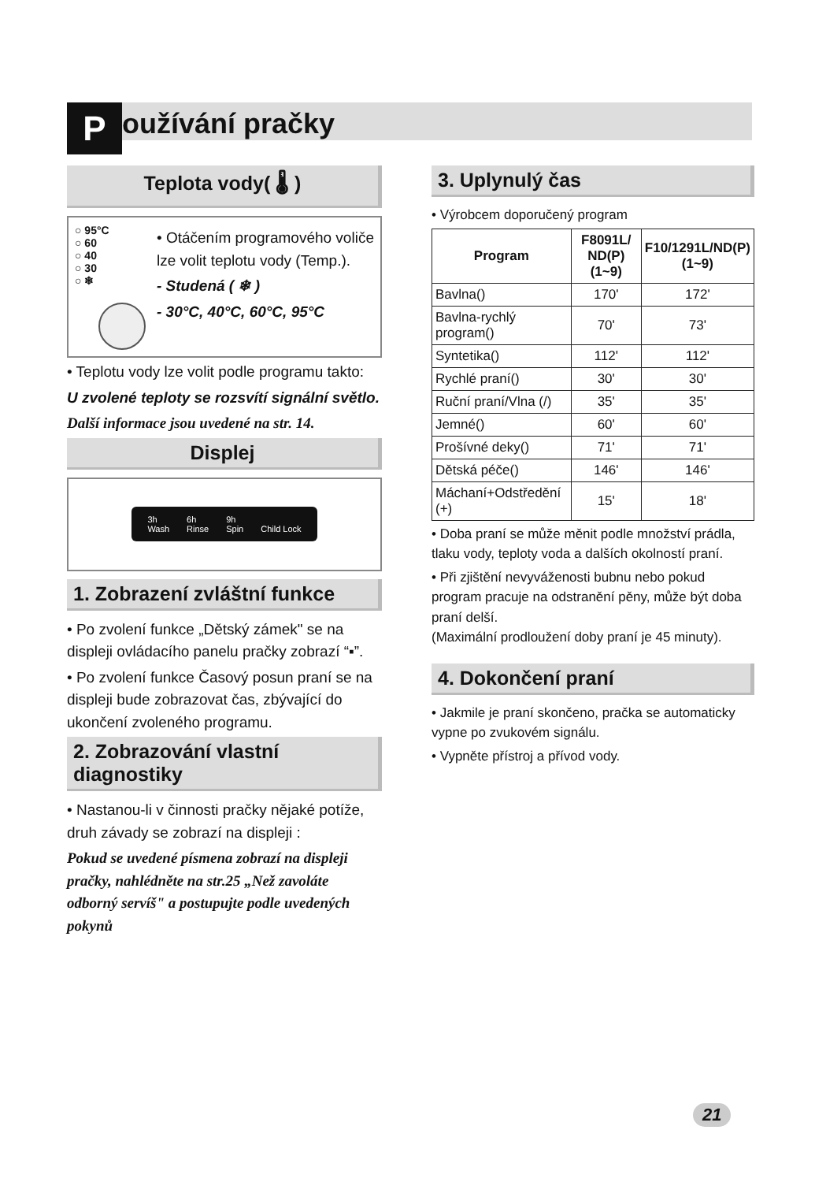Používání pračky
Teplota vody( 🌡 )
○ 95°C
○ 60
○ 40
○ 30
○ ❄
• Otáčením programového voliče lze volit teplotu vody (Temp.).
- Studená ( ❄ )
- 30°C, 40°C, 60°C, 95°C
• Teplotu vody lze volit podle programu takto:
U zvolené teploty se rozsvítí signální světlo.
Další informace jsou uvedené na str. 14.
Displej
3h
Wash 6h
Rinse 9h
Spin
Child Lock
1. Zobrazení zvláštní funkce
• Po zvolení funkce „Dětský zámek" se na displeji ovládacího panelu pračky zobrazí “▪”.
• Po zvolení funkce Časový posun praní se na displeji bude zobrazovat čas, zbývající do ukončení zvoleného programu.
2. Zobrazování vlastní diagnostiky
• Nastanou-li v činnosti pračky nějaké potíže, druh závady se zobrazí na displeji :
Pokud se uvedené písmena zobrazí na displeji pračky, nahlédněte na str.25 „Než zavoláte odborný servíš" a postupujte podle uvedených pokynů
3. Uplynulý čas
• Výrobcem doporučený program
| Program | F8091L/ ND(P) (1~9) | F10/1291L/ND(P) (1~9) |
| --- | --- | --- |
| Bavlna() | 170' | 172' |
| Bavlna-rychlý program() | 70' | 73' |
| Syntetika() | 112' | 112' |
| Rychlé praní() | 30' | 30' |
| Ruční praní/Vlna (/) | 35' | 35' |
| Jemné() | 60' | 60' |
| Prošívné deky() | 71' | 71' |
| Dětská péče() | 146' | 146' |
| Máchaní+Odstředění (+) | 15' | 18' |
• Doba praní se může měnit podle množství prádla, tlaku vody, teploty voda a dalších okolností praní.
• Při zjištění nevyváženosti bubnu nebo pokud program pracuje na odstranění pěny, může být doba praní delší.
(Maximální prodloužení doby praní je 45 minuty).
4. Dokončení praní
• Jakmile je praní skončeno, pračka se automaticky vypne po zvukovém signálu.
• Vypněte přístroj a přívod vody.
21